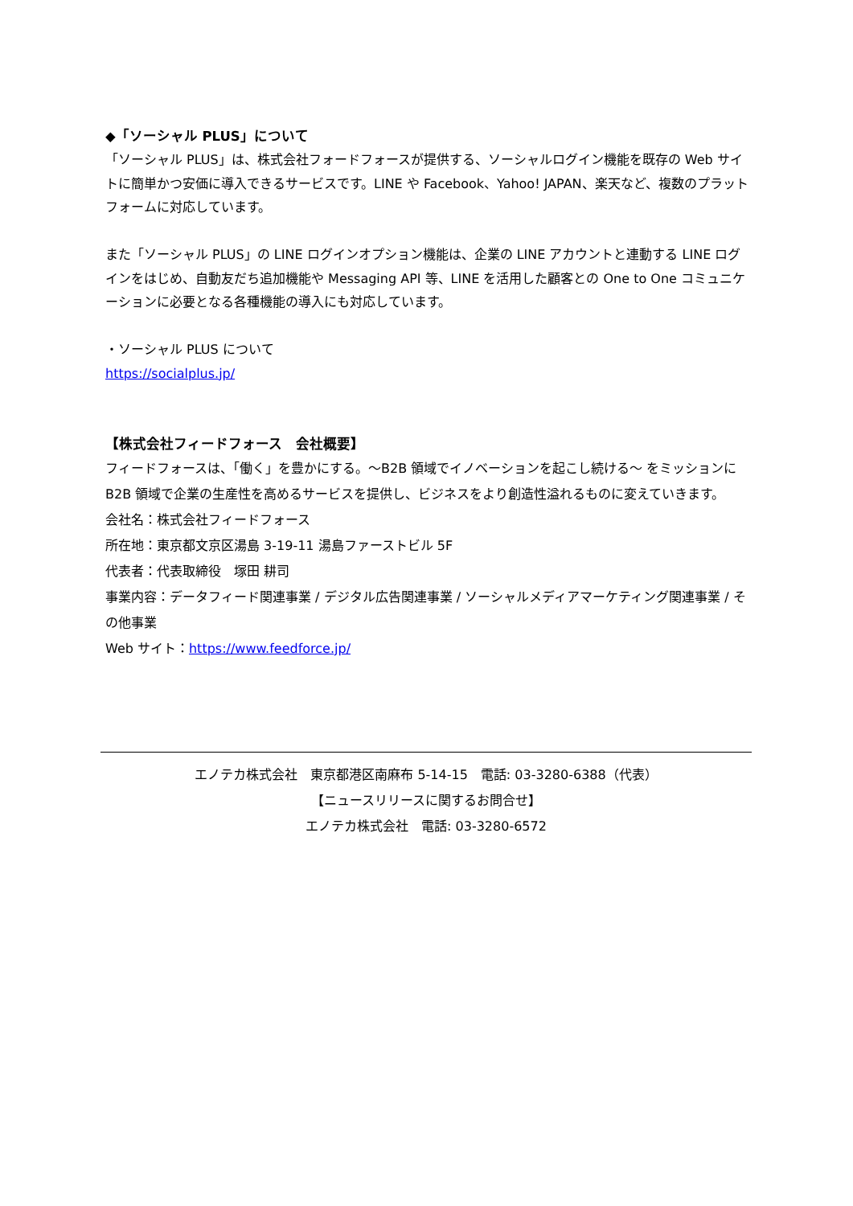◆「ソーシャル PLUS」について
「ソーシャル PLUS」は、株式会社フォードフォースが提供する、ソーシャルログイン機能を既存の Web サイトに簡単かつ安価に導入できるサービスです。LINE や Facebook、Yahoo! JAPAN、楽天など、複数のプラットフォームに対応しています。
また「ソーシャル PLUS」の LINE ログインオプション機能は、企業の LINE アカウントと連動する LINE ログインをはじめ、自動友だち追加機能や Messaging API 等、LINE を活用した顧客との One to One コミュニケーションに必要となる各種機能の導入にも対応しています。
・ソーシャル PLUS について
https://socialplus.jp/
【株式会社フィードフォース　会社概要】
フィードフォースは、「働く」を豊かにする。～B2B 領域でイノベーションを起こし続ける～ をミッションに B2B 領域で企業の生産性を高めるサービスを提供し、ビジネスをより創造性溢れるものに変えていきます。
会社名：株式会社フィードフォース
所在地：東京都文京区湯島 3-19-11 湯島ファーストビル 5F
代表者：代表取締役　塚田 耕司
事業内容：データフィード関連事業 / デジタル広告関連事業 / ソーシャルメディアマーケティング関連事業 / その他事業
Web サイト：https://www.feedforce.jp/
エノテカ株式会社　東京都港区南麻布 5-14-15　電話: 03-3280-6388（代表）
【ニュースリリースに関するお問合せ】
エノテカ株式会社　電話: 03-3280-6572